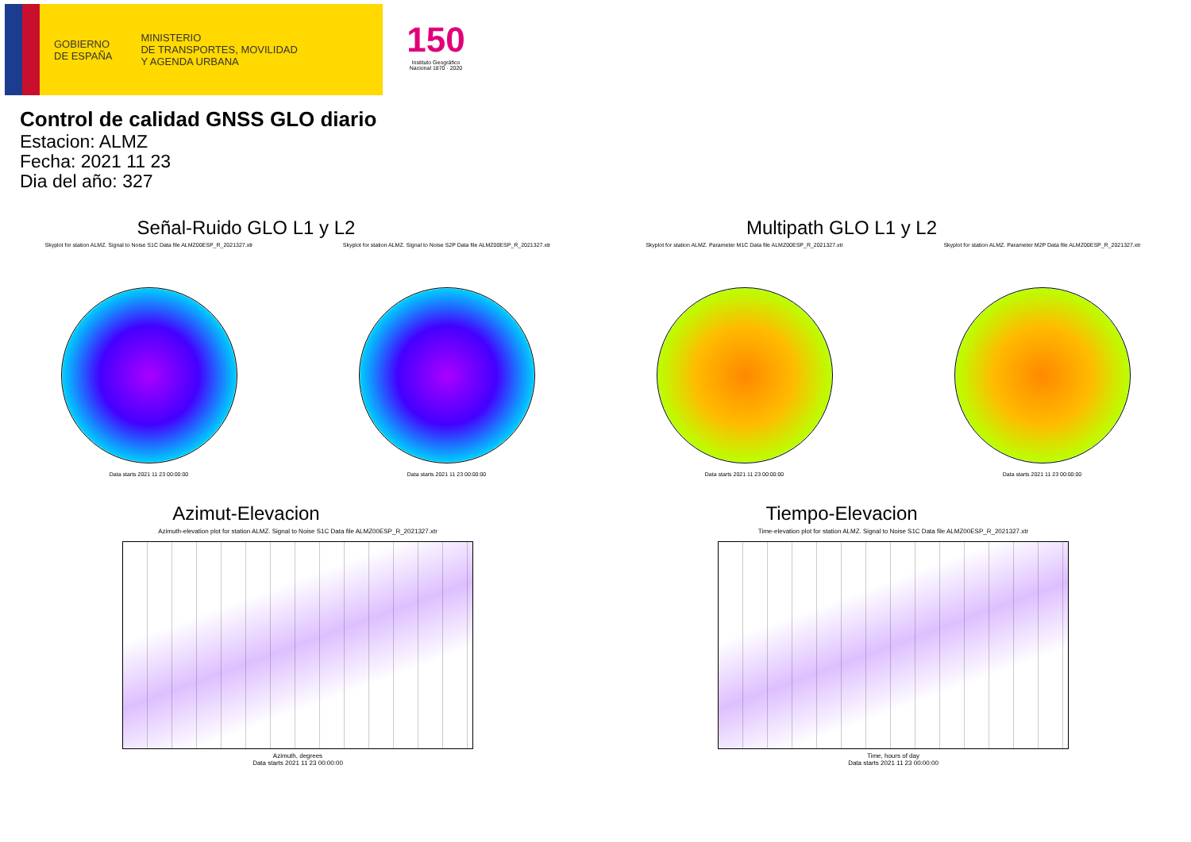GOBIERNO
DE ESPAÑA
MINISTERIO
DE TRANSPORTES, MOVILIDAD
Y AGENDA URBANA
150
Instituto Geográfico
Nacional 1870 · 2020
Control de calidad GNSS GLO diario
Estacion: ALMZ
Fecha: 2021 11 23
Dia del año: 327
Señal-Ruido GLO L1 y L2
Skyplot for station ALMZ. Signal to Noise S1C Data file ALMZ00ESP_R_2021327.xtr
Data starts 2021 11 23 00:00:00
Skyplot for station ALMZ. Signal to Noise S2P Data file ALMZ00ESP_R_2021327.xtr
Data starts 2021 11 23 00:00:00
Multipath GLO L1 y L2
Skyplot for station ALMZ. Parameter M1C Data file ALMZ00ESP_R_2021327.xtr
Data starts 2021 11 23 00:00:00
Skyplot for station ALMZ. Parameter M2P Data file ALMZ00ESP_R_2021327.xtr
Data starts 2021 11 23 00:00:00
Azimut-Elevacion
Azimuth-elevation plot for station ALMZ. Signal to Noise S1C Data file ALMZ00ESP_R_2021327.xtr
Azimuth, degrees
Data starts 2021 11 23 00:00:00
Tiempo-Elevacion
Time-elevation plot for station ALMZ. Signal to Noise S1C Data file ALMZ00ESP_R_2021327.xtr
Time, hours of day
Data starts 2021 11 23 00:00:00